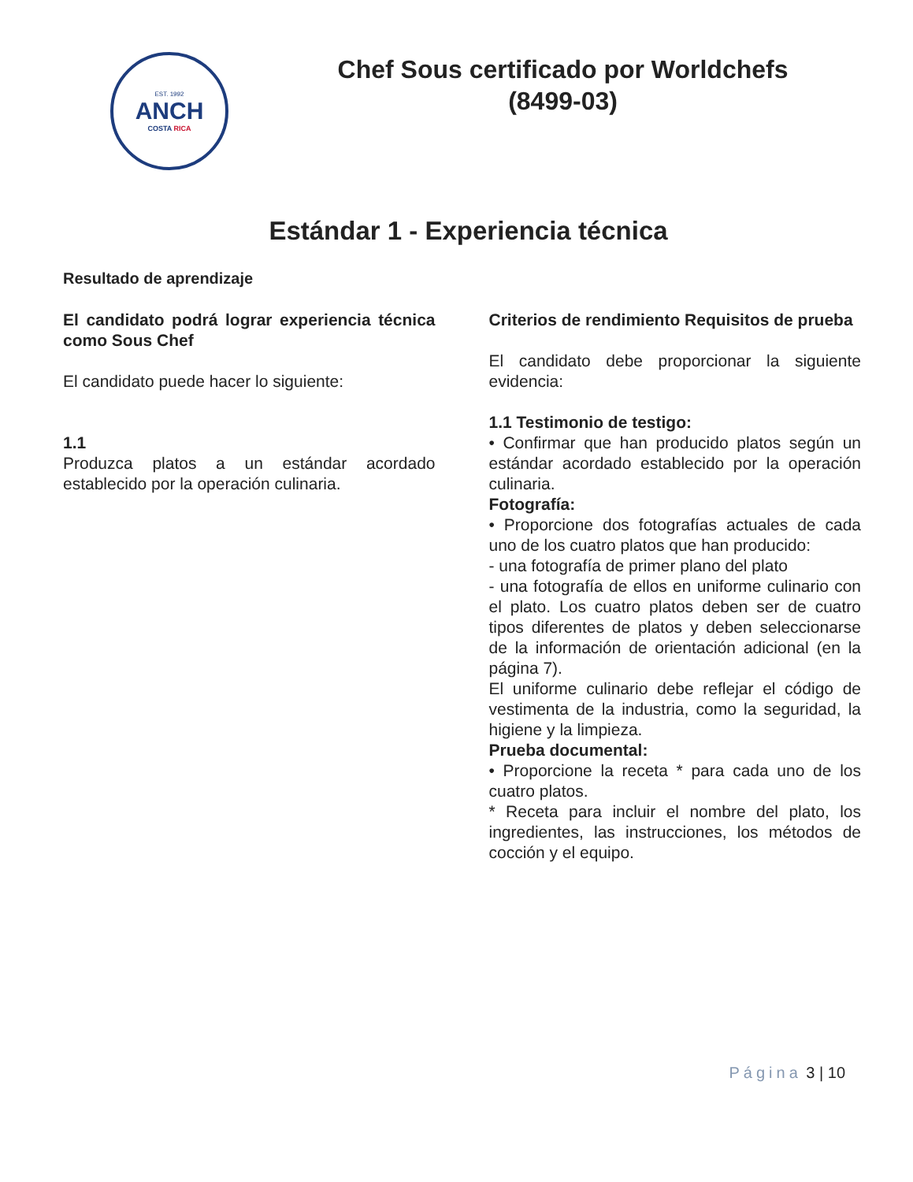EST. 1992
ANCH
COSTA RICA
Chef Sous certificado por Worldchefs
(8499-03)
Estándar 1 - Experiencia técnica
Resultado de aprendizaje
El candidato podrá lograr experiencia técnica como Sous Chef
El candidato puede hacer lo siguiente:
1.1
Produzca platos a un estándar acordado establecido por la operación culinaria.
Criterios de rendimiento Requisitos de prueba
El candidato debe proporcionar la siguiente evidencia:
1.1 Testimonio de testigo:
• Confirmar que han producido platos según un estándar acordado establecido por la operación culinaria.
Fotografía:
• Proporcione dos fotografías actuales de cada uno de los cuatro platos que han producido:
- una fotografía de primer plano del plato
- una fotografía de ellos en uniforme culinario con el plato. Los cuatro platos deben ser de cuatro tipos diferentes de platos y deben seleccionarse de la información de orientación adicional (en la página 7).
El uniforme culinario debe reflejar el código de vestimenta de la industria, como la seguridad, la higiene y la limpieza.
Prueba documental:
• Proporcione la receta * para cada uno de los cuatro platos.
* Receta para incluir el nombre del plato, los ingredientes, las instrucciones, los métodos de cocción y el equipo.
Página 3 | 10